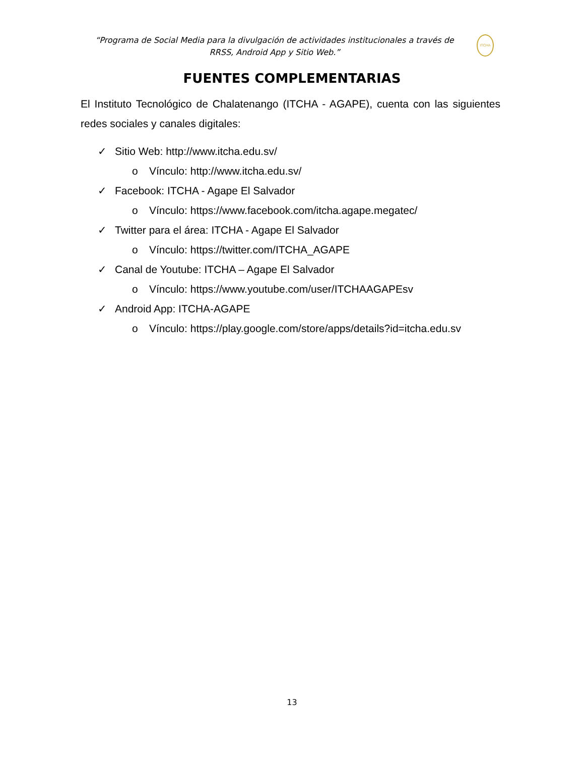“Programa de Social Media para la divulgación de actividades institucionales a través de RRSS, Android App y Sitio Web.”
ITCHA
FUENTES COMPLEMENTARIAS
El Instituto Tecnológico de Chalatenango (ITCHA - AGAPE), cuenta con las siguientes redes sociales y canales digitales:
✓ Sitio Web: http://www.itcha.edu.sv/
o Vínculo: http://www.itcha.edu.sv/
✓ Facebook: ITCHA - Agape El Salvador
o Vínculo: https://www.facebook.com/itcha.agape.megatec/
✓ Twitter para el área: ITCHA - Agape El Salvador
o Vínculo: https://twitter.com/ITCHA_AGAPE
✓ Canal de Youtube: ITCHA – Agape El Salvador
o Vínculo: https://www.youtube.com/user/ITCHAAGAPEsv
✓ Android App: ITCHA-AGAPE
o Vínculo: https://play.google.com/store/apps/details?id=itcha.edu.sv
13